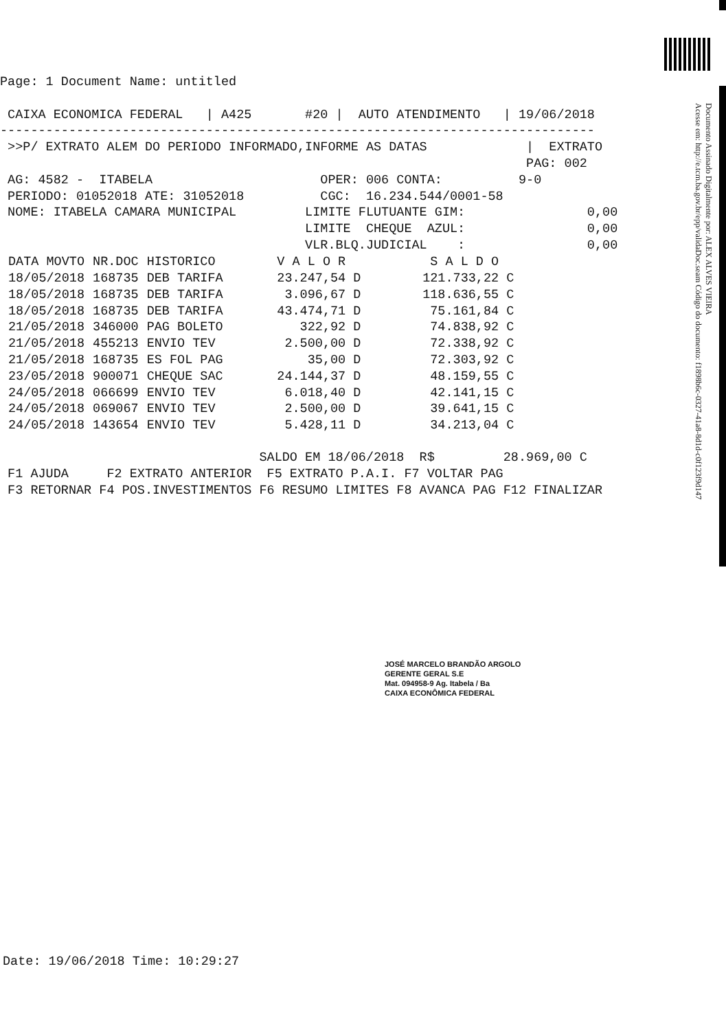Documento Assinado Digitalmente por: ALEX ALVES VIEIRA
Acesse em: http://e.tcm.ba.gov.br/epp/validaDoc.seam Código do documento: f1898b6c-0327-41a8-8d1d-c0f123f9d147
Page: 1 Document Name: untitled

 CAIXA ECONOMICA FEDERAL   | A425       #20 |  AUTO ATENDIMENTO   | 19/06/2018
------------------------------------------------------------------------------
 >>P/ EXTRATO ALEM DO PERIODO INFORMADO,INFORME AS DATAS             |  EXTRATO
                                                                     PAG: 002
 AG: 4582 -  ITABELA                      OPER: 006 CONTA:          9-0
 PERIODO: 01052018 ATE: 31052018          CGC:  16.234.544/0001-58
 NOME: ITABELA CAMARA MUNICIPAL         LIMITE FLUTUANTE GIM:                0,00
                                        LIMITE  CHEQUE  AZUL:                0,00
                                        VLR.BLQ.JUDICIAL    :                0,00
| DATA MOVTO | NR.DOC | HISTORICO | V A L O R | S A L D O |
| --- | --- | --- | --- | --- |
| 18/05/2018 | 168735 | DEB TARIFA | 23.247,54 D | 121.733,22 C |
| 18/05/2018 | 168735 | DEB TARIFA | 3.096,67 D | 118.636,55 C |
| 18/05/2018 | 168735 | DEB TARIFA | 43.474,71 D | 75.161,84 C |
| 21/05/2018 | 346000 | PAG BOLETO | 322,92 D | 74.838,92 C |
| 21/05/2018 | 455213 | ENVIO TEV | 2.500,00 D | 72.338,92 C |
| 21/05/2018 | 168735 | ES FOL PAG | 35,00 D | 72.303,92 C |
| 23/05/2018 | 900071 | CHEQUE SAC | 24.144,37 D | 48.159,55 C |
| 24/05/2018 | 066699 | ENVIO TEV | 6.018,40 D | 42.141,15 C |
| 24/05/2018 | 069067 | ENVIO TEV | 2.500,00 D | 39.641,15 C |
| 24/05/2018 | 143654 | ENVIO TEV | 5.428,11 D | 34.213,04 C |
                                  SALDO EM 18/06/2018  R$         28.969,00 C
 F1 AJUDA     F2 EXTRATO ANTERIOR  F5 EXTRATO P.A.I. F7 VOLTAR PAG
 F3 RETORNAR F4 POS.INVESTIMENTOS F6 RESUMO LIMITES F8 AVANCA PAG F12 FINALIZAR
JOSÉ MARCELO BRANDÃO ARGOLO
GERENTE GERAL S.E
Mat. 094958-9 Ag. Itabela / Ba
CAIXA ECONÔMICA FEDERAL
Date: 19/06/2018 Time: 10:29:27